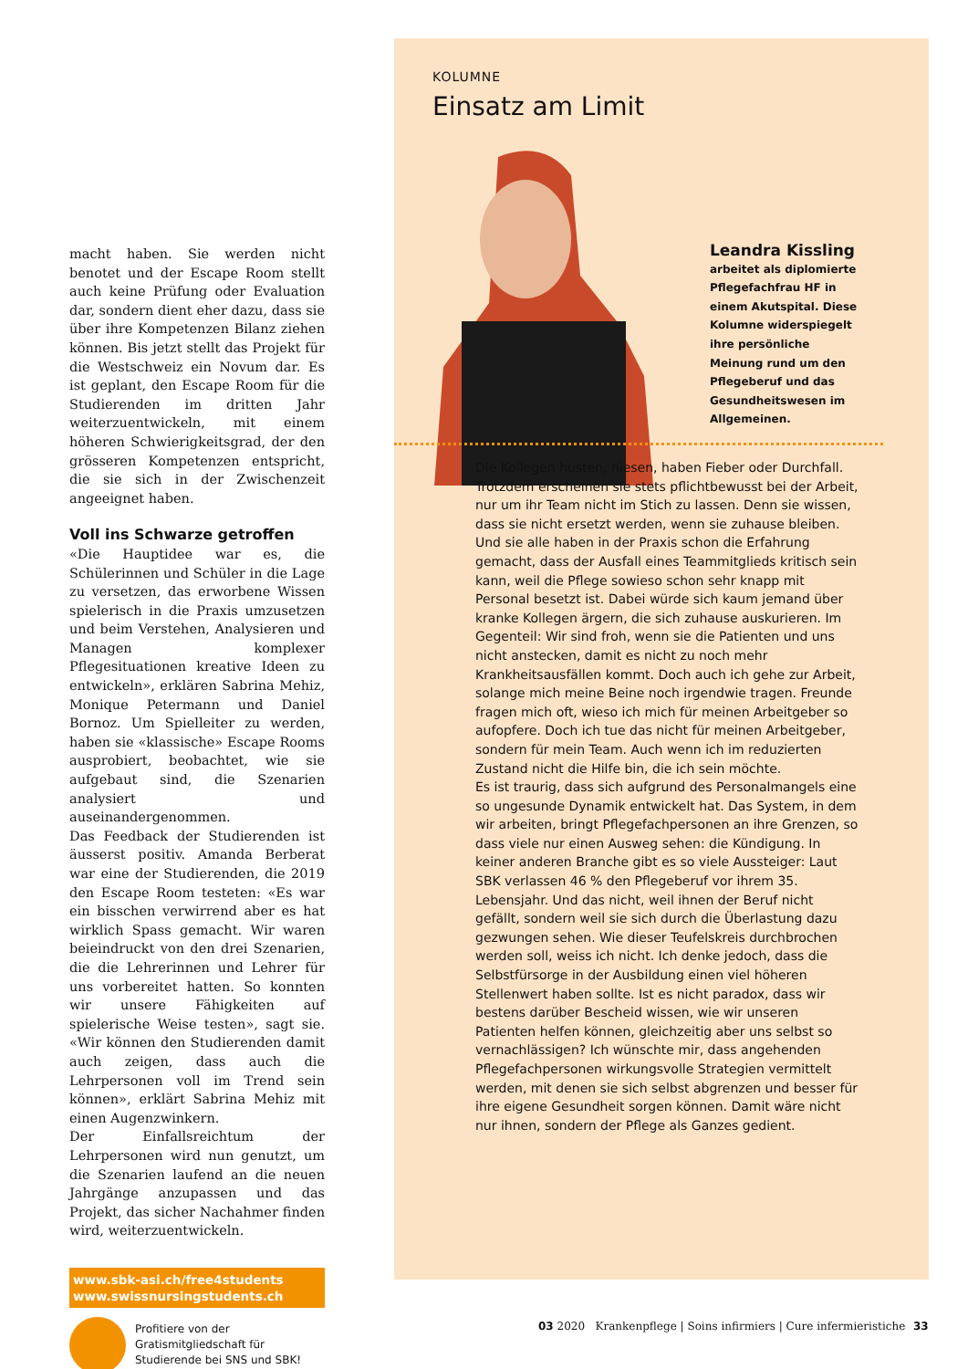macht haben. Sie werden nicht benotet und der Escape Room stellt auch keine Prüfung oder Evaluation dar, sondern dient eher dazu, dass sie über ihre Kompetenzen Bilanz ziehen können. Bis jetzt stellt das Projekt für die Westschweiz ein Novum dar. Es ist geplant, den Escape Room für die Studierenden im dritten Jahr weiterzuentwickeln, mit einem höheren Schwierigkeitsgrad, der den grösseren Kompetenzen entspricht, die sie sich in der Zwischenzeit angeeignet haben.
Voll ins Schwarze getroffen
«Die Hauptidee war es, die Schülerinnen und Schüler in die Lage zu versetzen, das erworbene Wissen spielerisch in die Praxis umzusetzen und beim Verstehen, Analysieren und Managen komplexer Pflegesituationen kreative Ideen zu entwickeln», erklären Sabrina Mehiz, Monique Petermann und Daniel Bornoz. Um Spielleiter zu werden, haben sie «klassische» Escape Rooms ausprobiert, beobachtet, wie sie aufgebaut sind, die Szenarien analysiert und auseinandergenommen.
Das Feedback der Studierenden ist äusserst positiv. Amanda Berberat war eine der Studierenden, die 2019 den Escape Room testeten: «Es war ein bisschen verwirrend aber es hat wirklich Spass gemacht. Wir waren beieindruckt von den drei Szenarien, die die Lehrerinnen und Lehrer für uns vorbereitet hatten. So konnten wir unsere Fähigkeiten auf spielerische Weise testen», sagt sie. «Wir können den Studierenden damit auch zeigen, dass auch die Lehrpersonen voll im Trend sein können», erklärt Sabrina Mehiz mit einen Augenzwinkern.
Der Einfallsreichtum der Lehrpersonen wird nun genutzt, um die Szenarien laufend an die neuen Jahrgänge anzupassen und das Projekt, das sicher Nachahmer finden wird, weiterzuentwickeln.
www.sbk-asi.ch/free4students
www.swissnursingstudents.ch
Profitiere von der Gratismitgliedschaft für Studierende bei SNS und SBK!
KOLUMNE
Einsatz am Limit
Leandra Kissling
arbeitet als diplomierte Pflegefachfrau HF in einem Akutspital. Diese Kolumne widerspiegelt ihre persönliche Meinung rund um den Pflegeberuf und das Gesundheitswesen im Allgemeinen.
Die Kollegen husten, niesen, haben Fieber oder Durchfall. Trotzdem erscheinen sie stets pflichtbewusst bei der Arbeit, nur um ihr Team nicht im Stich zu lassen. Denn sie wissen, dass sie nicht ersetzt werden, wenn sie zuhause bleiben. Und sie alle haben in der Praxis schon die Erfahrung gemacht, dass der Ausfall eines Teammitglieds kritisch sein kann, weil die Pflege sowieso schon sehr knapp mit Personal besetzt ist. Dabei würde sich kaum jemand über kranke Kollegen ärgern, die sich zuhause auskurieren. Im Gegenteil: Wir sind froh, wenn sie die Patienten und uns nicht anstecken, damit es nicht zu noch mehr Krankheitsausfällen kommt. Doch auch ich gehe zur Arbeit, solange mich meine Beine noch irgendwie tragen. Freunde fragen mich oft, wieso ich mich für meinen Arbeitgeber so aufopfere. Doch ich tue das nicht für meinen Arbeitgeber, sondern für mein Team. Auch wenn ich im reduzierten Zustand nicht die Hilfe bin, die ich sein möchte.
Es ist traurig, dass sich aufgrund des Personalmangels eine so ungesunde Dynamik entwickelt hat. Das System, in dem wir arbeiten, bringt Pflegefachpersonen an ihre Grenzen, so dass viele nur einen Ausweg sehen: die Kündigung. In keiner anderen Branche gibt es so viele Aussteiger: Laut SBK verlassen 46 % den Pflegeberuf vor ihrem 35. Lebensjahr. Und das nicht, weil ihnen der Beruf nicht gefällt, sondern weil sie sich durch die Überlastung dazu gezwungen sehen. Wie dieser Teufelskreis durchbrochen werden soll, weiss ich nicht. Ich denke jedoch, dass die Selbstfürsorge in der Ausbildung einen viel höheren Stellenwert haben sollte. Ist es nicht paradox, dass wir bestens darüber Bescheid wissen, wie wir unseren Patienten helfen können, gleichzeitig aber uns selbst so vernachlässigen? Ich wünschte mir, dass angehenden Pflegefachpersonen wirkungsvolle Strategien vermittelt werden, mit denen sie sich selbst abgrenzen und besser für ihre eigene Gesundheit sorgen können. Damit wäre nicht nur ihnen, sondern der Pflege als Ganzes gedient.
03 2020 Krankenpflege | Soins infirmiers | Cure infermieristiche
33